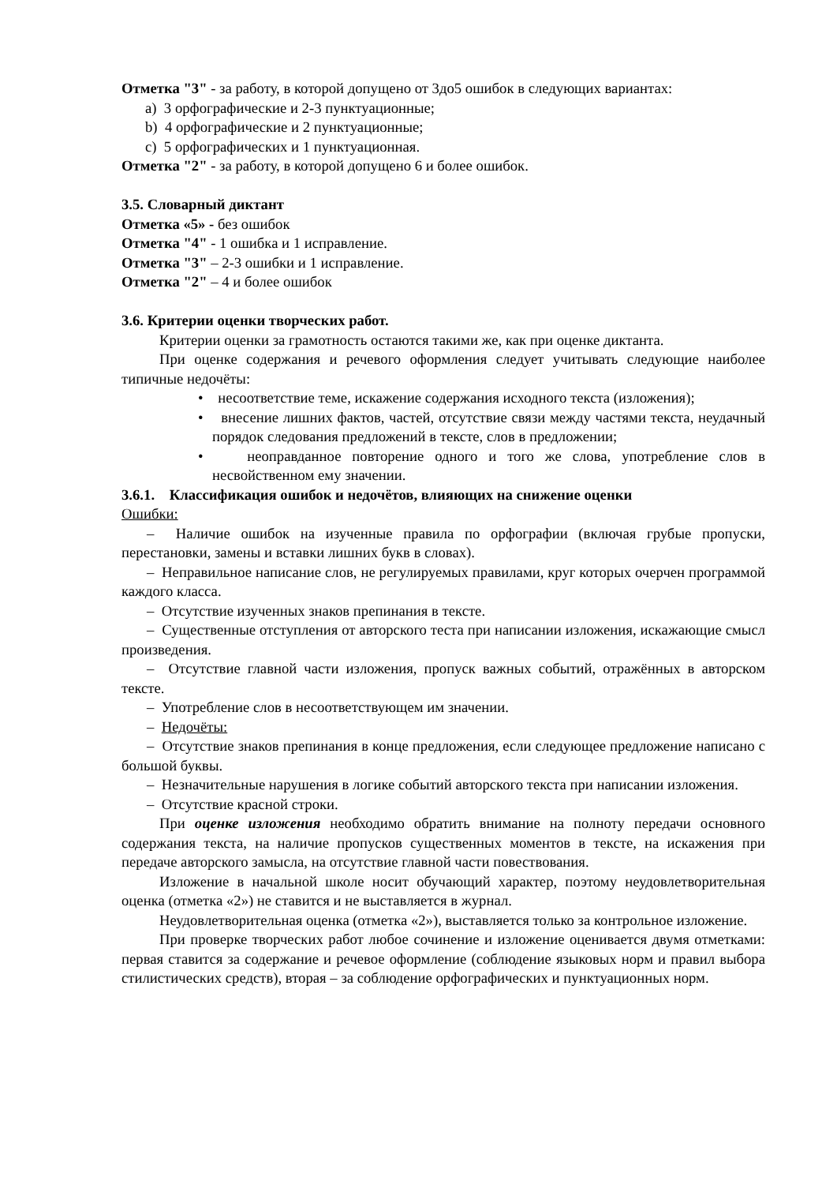Отметка "3" - за работу, в которой допущено от 3до5 ошибок в следующих вариантах:
a) 3 орфографические и 2-3 пунктуационные;
b) 4 орфографические и 2 пунктуационные;
c) 5 орфографических и 1 пунктуационная.
Отметка "2" - за работу, в которой допущено 6 и более ошибок.
3.5. Словарный диктант
Отметка «5» - без ошибок
Отметка "4" - 1 ошибка и 1 исправление.
Отметка "3" – 2-3 ошибки и 1 исправление.
Отметка "2" – 4 и более ошибок
3.6. Критерии оценки творческих работ.
Критерии оценки за грамотность остаются такими же, как при оценке диктанта.
При оценке содержания и речевого оформления следует учитывать следующие наиболее типичные недочёты:
• несоответствие теме, искажение содержания исходного текста (изложения);
• внесение лишних фактов, частей, отсутствие связи между частями текста, неудачный порядок следования предложений в тексте, слов в предложении;
• неоправданное повторение одного и того же слова, употребление слов в несвойственном ему значении.
3.6.1. Классификация ошибок и недочётов, влияющих на снижение оценки
Ошибки:
– Наличие ошибок на изученные правила по орфографии (включая грубые пропуски, перестановки, замены и вставки лишних букв в словах).
– Неправильное написание слов, не регулируемых правилами, круг которых очерчен программой каждого класса.
– Отсутствие изученных знаков препинания в тексте.
– Существенные отступления от авторского теста при написании изложения, искажающие смысл произведения.
– Отсутствие главной части изложения, пропуск важных событий, отражённых в авторском тексте.
– Употребление слов в несоответствующем им значении.
– Недочёты:
– Отсутствие знаков препинания в конце предложения, если следующее предложение написано с большой буквы.
– Незначительные нарушения в логике событий авторского текста при написании изложения.
– Отсутствие красной строки.
При оценке изложения необходимо обратить внимание на полноту передачи основного содержания текста, на наличие пропусков существенных моментов в тексте, на искажения при передаче авторского замысла, на отсутствие главной части повествования.
Изложение в начальной школе носит обучающий характер, поэтому неудовлетворительная оценка (отметка «2») не ставится и не выставляется в журнал.
Неудовлетворительная оценка (отметка «2»), выставляется только за контрольное изложение.
При проверке творческих работ любое сочинение и изложение оценивается двумя отметками: первая ставится за содержание и речевое оформление (соблюдение языковых норм и правил выбора стилистических средств), вторая – за соблюдение орфографических и пунктуационных норм.